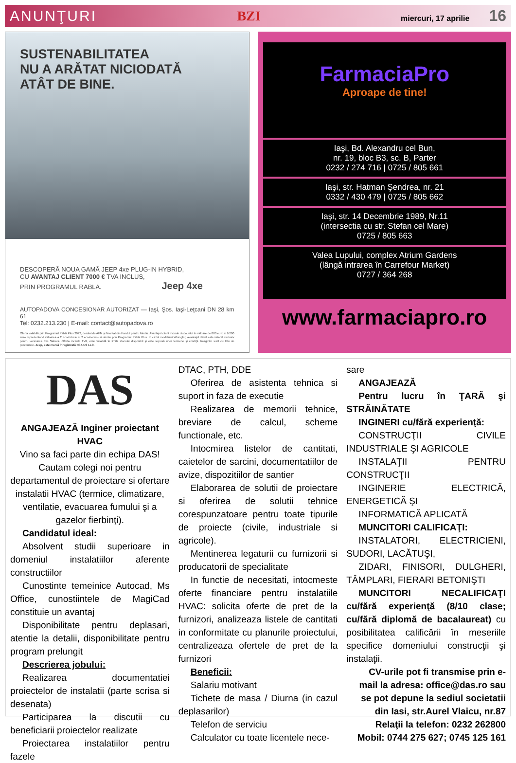ANUNŢURI BZI miercuri, 17 aprilie 16
SUSTENABILITATEA
NU A ARĂTAT NICIODATĂ
ATÂT DE BINE.
DESCOPERĂ NOUA GAMĂ JEEP 4xe PLUG-IN HYBRID,
CU AVANTAJ CLIENT 7000 € TVA INCLUS,
PRIN PROGRAMUL RABLA. Jeep 4xe
AUTOPADOVA CONCESIONAR AUTORIZAT — Iaşi, Şos. Iaşi-Leţcani DN 28 km 61
Tel: 0232.213.230 | E-mail: contact@autopadova.ro
Oferta valabilă prin Programul Rabla Plus 2022, derulat de AFM şi finanţat din Fondul pentru Mediu. Avantajul client include discountul în valoare de 800 euro si 6.200 euro reprezentand valoarea a 2 eco-tichete si 2 eco-bonus-uri oferite prin Programul Rabla Plus. In cazul modelului Wrangler, avantajul client este valabil exclusiv pentru versiunea 4xe Sahara. Oferta include TVA, este valabilă în limita stocului disponibil şi este supusă unor termene şi condiţii. Imaginile sunt cu titlu de prezentare. Jeep, este marcă înregistrată FCA US LLC.
FarmaciaPro
Aproape de tine!
Iaşi, Bd. Alexandru cel Bun,
nr. 19, bloc B3, sc. B, Parter
0232 / 274 716 | 0725 / 805 661
Iaşi, str. Hatman Şendrea, nr. 21
0332 / 430 479 | 0725 / 805 662
Iaşi, str. 14 Decembrie 1989, Nr.11
(intersectia cu str. Stefan cel Mare)
0725 / 805 663
Valea Lupului, complex Atrium Gardens
(lângă intrarea în Carrefour Market)
0727 / 364 268
www.farmaciapro.ro
DAS
ANGAJEAZĂ Inginer proiectant HVAC
Vino sa faci parte din echipa DAS! Cautam colegi noi pentru departamentul de proiectare si ofertare instalatii HVAC (termice, climatizare, ventilatie, evacuarea fumului şi a gazelor fierbinţi).
Candidatul ideal:
Absolvent studii superioare in domeniul instalatiilor aferente constructiilor
Cunostinte temeinice Autocad, Ms Office, cunostiintele de MagiCad constituie un avantaj
Disponibilitate pentru deplasari, atentie la detalii, disponibilitate pentru program prelungit
Descrierea jobului:
Realizarea documentatiei proiectelor de instalatii (parte scrisa si desenata)
Participarea la discutii cu beneficiarii proiectelor realizate
Proiectarea instalatiilor pentru fazele
DTAC, PTH, DDE
Oferirea de asistenta tehnica si suport in faza de executie
Realizarea de memorii tehnice, breviare de calcul, scheme functionale, etc.
Intocmirea listelor de cantitati, caietelor de sarcini, documentatiilor de avize, dispozitiilor de santier
Elaborarea de solutii de proiectare si oferirea de solutii tehnice corespunzatoare pentru toate tipurile de proiecte (civile, industriale si agricole).
Mentinerea legaturii cu furnizorii si producatorii de specialitate
In functie de necesitati, intocmeste oferte financiare pentru instalatiile HVAC: solicita oferte de pret de la furnizori, analizeaza listele de cantitati in conformitate cu planurile proiectului, centralizeaza ofertele de pret de la furnizori
Beneficii:
Salariu motivant
Tichete de masa / Diurna (in cazul deplasarilor)
Telefon de serviciu
Calculator cu toate licentele nece-
sare
ANGAJEAZĂ
Pentru lucru în ŢARĂ şi STRĂINĂTATE
INGINERI cu/fără experienţă:
CONSTRUCŢII CIVILE INDUSTRIALE ŞI AGRICOLE
INSTALAŢII PENTRU CONSTRUCŢII
INGINERIE ELECTRICĂ, ENERGETICĂ ŞI
INFORMATICĂ APLICATĂ
MUNCITORI CALIFICAŢI:
INSTALATORI, ELECTRICIENI, SUDORI, LACĂTUŞI,
ZIDARI, FINISORI, DULGHERI, TÂMPLARI, FIERARI BETONIŞTI
MUNCITORI NECALIFICAŢI cu/fără experienţă (8/10 clase; cu/fără diplomă de bacalaureat) cu posibilitatea calificării în meseriile specifice domeniului construcţii şi instalaţii.
CV-urile pot fi transmise prin e-mail la adresa: office@das.ro sau se pot depune la sediul societatii din Iasi, str.Aurel Vlaicu, nr.87
Relaţii la telefon: 0232 262800
Mobil: 0744 275 627; 0745 125 161